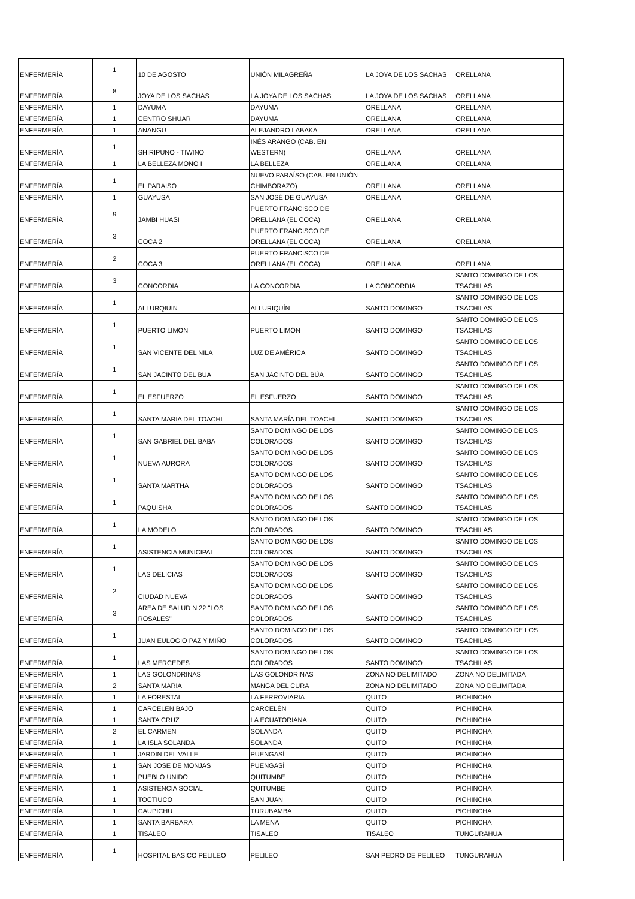| ENFERMERÍA | 1 | 10 DE AGOSTO | UNIÓN MILAGREÑA | LA JOYA DE LOS SACHAS | ORELLANA |
| ENFERMERÍA | 8 | JOYA DE LOS SACHAS | LA JOYA DE LOS SACHAS | LA JOYA DE LOS SACHAS | ORELLANA |
| ENFERMERÍA | 1 | DAYUMA | DAYUMA | ORELLANA | ORELLANA |
| ENFERMERÍA | 1 | CENTRO SHUAR | DAYUMA | ORELLANA | ORELLANA |
| ENFERMERÍA | 1 | ANANGU | ALEJANDRO LABAKA | ORELLANA | ORELLANA |
| ENFERMERÍA | 1 | SHIRIPUNO - TIWINO | INÉS ARANGO (CAB. EN WESTERN) | ORELLANA | ORELLANA |
| ENFERMERÍA | 1 | LA BELLEZA MONO I | LA BELLEZA | ORELLANA | ORELLANA |
| ENFERMERÍA | 1 | EL PARAISO | NUEVO PARAÍSO (CAB. EN UNIÓN CHIMBORAZO) | ORELLANA | ORELLANA |
| ENFERMERÍA | 1 | GUAYUSA | SAN JOSÉ DE GUAYUSA | ORELLANA | ORELLANA |
| ENFERMERÍA | 9 | JAMBI HUASI | PUERTO FRANCISCO DE ORELLANA (EL COCA) | ORELLANA | ORELLANA |
| ENFERMERÍA | 3 | COCA 2 | PUERTO FRANCISCO DE ORELLANA (EL COCA) | ORELLANA | ORELLANA |
| ENFERMERÍA | 2 | COCA 3 | PUERTO FRANCISCO DE ORELLANA (EL COCA) | ORELLANA | ORELLANA |
| ENFERMERÍA | 3 | CONCORDIA | LA CONCORDIA | LA CONCORDIA | SANTO DOMINGO DE LOS TSACHILAS |
| ENFERMERÍA | 1 | ALLURQIUIN | ALLURIQUÍN | SANTO DOMINGO | SANTO DOMINGO DE LOS TSACHILAS |
| ENFERMERÍA | 1 | PUERTO LIMON | PUERTO LIMÓN | SANTO DOMINGO | SANTO DOMINGO DE LOS TSACHILAS |
| ENFERMERÍA | 1 | SAN VICENTE DEL NILA | LUZ DE AMÉRICA | SANTO DOMINGO | SANTO DOMINGO DE LOS TSACHILAS |
| ENFERMERÍA | 1 | SAN JACINTO DEL BUA | SAN JACINTO DEL BÚA | SANTO DOMINGO | SANTO DOMINGO DE LOS TSACHILAS |
| ENFERMERÍA | 1 | EL ESFUERZO | EL ESFUERZO | SANTO DOMINGO | SANTO DOMINGO DE LOS TSACHILAS |
| ENFERMERÍA | 1 | SANTA MARIA DEL TOACHI | SANTA MARÍA DEL TOACHI | SANTO DOMINGO | SANTO DOMINGO DE LOS TSACHILAS |
| ENFERMERÍA | 1 | SAN GABRIEL DEL BABA | SANTO DOMINGO DE LOS COLORADOS | SANTO DOMINGO | SANTO DOMINGO DE LOS TSACHILAS |
| ENFERMERÍA | 1 | NUEVA AURORA | SANTO DOMINGO DE LOS COLORADOS | SANTO DOMINGO | SANTO DOMINGO DE LOS TSACHILAS |
| ENFERMERÍA | 1 | SANTA MARTHA | SANTO DOMINGO DE LOS COLORADOS | SANTO DOMINGO | SANTO DOMINGO DE LOS TSACHILAS |
| ENFERMERÍA | 1 | PAQUISHA | SANTO DOMINGO DE LOS COLORADOS | SANTO DOMINGO | SANTO DOMINGO DE LOS TSACHILAS |
| ENFERMERÍA | 1 | LA MODELO | SANTO DOMINGO DE LOS COLORADOS | SANTO DOMINGO | SANTO DOMINGO DE LOS TSACHILAS |
| ENFERMERÍA | 1 | ASISTENCIA MUNICIPAL | SANTO DOMINGO DE LOS COLORADOS | SANTO DOMINGO | SANTO DOMINGO DE LOS TSACHILAS |
| ENFERMERÍA | 1 | LAS DELICIAS | SANTO DOMINGO DE LOS COLORADOS | SANTO DOMINGO | SANTO DOMINGO DE LOS TSACHILAS |
| ENFERMERÍA | 2 | CIUDAD NUEVA | SANTO DOMINGO DE LOS COLORADOS | SANTO DOMINGO | SANTO DOMINGO DE LOS TSACHILAS |
| ENFERMERÍA | 3 | AREA DE SALUD N 22 "LOS ROSALES" | SANTO DOMINGO DE LOS COLORADOS | SANTO DOMINGO | SANTO DOMINGO DE LOS TSACHILAS |
| ENFERMERÍA | 1 | JUAN EULOGIO PAZ Y MIÑO | SANTO DOMINGO DE LOS COLORADOS | SANTO DOMINGO | SANTO DOMINGO DE LOS TSACHILAS |
| ENFERMERÍA | 1 | LAS MERCEDES | SANTO DOMINGO DE LOS COLORADOS | SANTO DOMINGO | SANTO DOMINGO DE LOS TSACHILAS |
| ENFERMERÍA | 1 | LAS GOLONDRINAS | LAS GOLONDRINAS | ZONA NO DELIMITADO | ZONA NO DELIMITADA |
| ENFERMERÍA | 2 | SANTA MARIA | MANGA DEL CURA | ZONA NO DELIMITADO | ZONA NO DELIMITADA |
| ENFERMERÍA | 1 | LA FORESTAL | LA FERROVIARIA | QUITO | PICHINCHA |
| ENFERMERÍA | 1 | CARCELEN BAJO | CARCELÉN | QUITO | PICHINCHA |
| ENFERMERÍA | 1 | SANTA CRUZ | LA ECUATORIANA | QUITO | PICHINCHA |
| ENFERMERÍA | 2 | EL CARMEN | SOLANDA | QUITO | PICHINCHA |
| ENFERMERÍA | 1 | LA ISLA SOLANDA | SOLANDA | QUITO | PICHINCHA |
| ENFERMERÍA | 1 | JARDIN DEL VALLE | PUENGASÍ | QUITO | PICHINCHA |
| ENFERMERÍA | 1 | SAN JOSE DE MONJAS | PUENGASÍ | QUITO | PICHINCHA |
| ENFERMERÍA | 1 | PUEBLO UNIDO | QUITUMBE | QUITO | PICHINCHA |
| ENFERMERÍA | 1 | ASISTENCIA SOCIAL | QUITUMBE | QUITO | PICHINCHA |
| ENFERMERÍA | 1 | TOCTIUCO | SAN JUAN | QUITO | PICHINCHA |
| ENFERMERÍA | 1 | CAUPICHU | TURUBAMBA | QUITO | PICHINCHA |
| ENFERMERÍA | 1 | SANTA BARBARA | LA MENA | QUITO | PICHINCHA |
| ENFERMERÍA | 1 | TISALEO | TISALEO | TISALEO | TUNGURAHUA |
| ENFERMERÍA | 1 | HOSPITAL BASICO PELILEO | PELILEO | SAN PEDRO DE PELILEO | TUNGURAHUA |